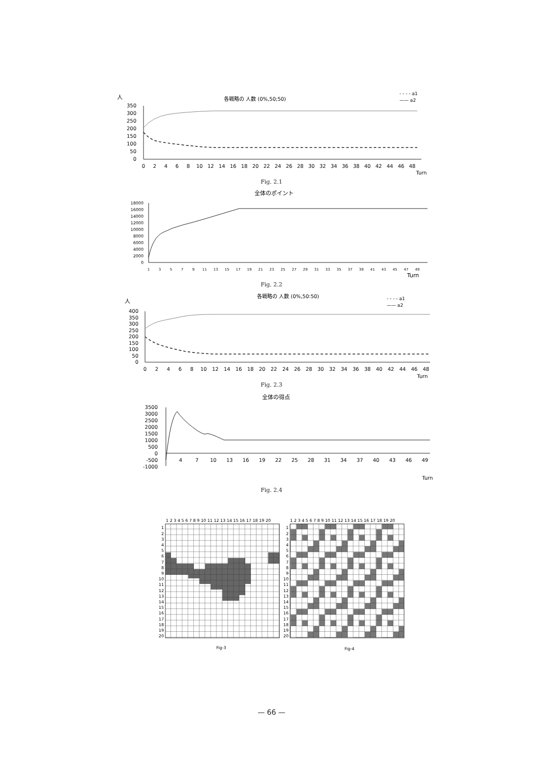人
各戦略の 人数 (0%,50;50)
- - - - a1
—— a2
350
300
250
200
150
100
50
0
0
2
4
6
8
10
12
14
16
18
20
22
24
26
28
30
32
34
36
38
40
42
44
46
48
Turn
Fig. 2.1
全体のポイント
18000
16000
14000
12000
10000
8000
6000
4000
2000
0
1
3
5
7
9
11
13
15
17
19
21
23
25
27
29
31
33
35
37
39
41
43
45
47
49
Turn
Fig. 2.2
人
各戦略の 人数 (0%,50:50)
- - - - a1
—— a2
400
350
300
250
200
150
100
50
0
0
2
4
6
8
10
12
14
16
18
20
22
24
26
28
30
32
34
36
38
40
42
44
46
48
Turn
Fig. 2.3
全体の得点
3500
3000
2500
2000
1500
1000
500
0
-500
-1000
4
7
10
13
16
19
22
25
28
31
34
37
40
43
46
49
Turn
Fig. 2.4
1 2 3 4 5 6 7 8 9 10 11 12 13 14 15 16 17 18 19 20
1 2 3 4 5 6 7 8 9 10 11 12 13 14 15 16 17 18 19 20
1
2
3
4
5
6
7
8
9
10
11
12
13
14
15
16
17
18
19
20
1
2
3
4
5
6
7
8
9
10
11
12
13
14
15
16
17
18
19
20
Fig-3
Fig-4
— 66 —